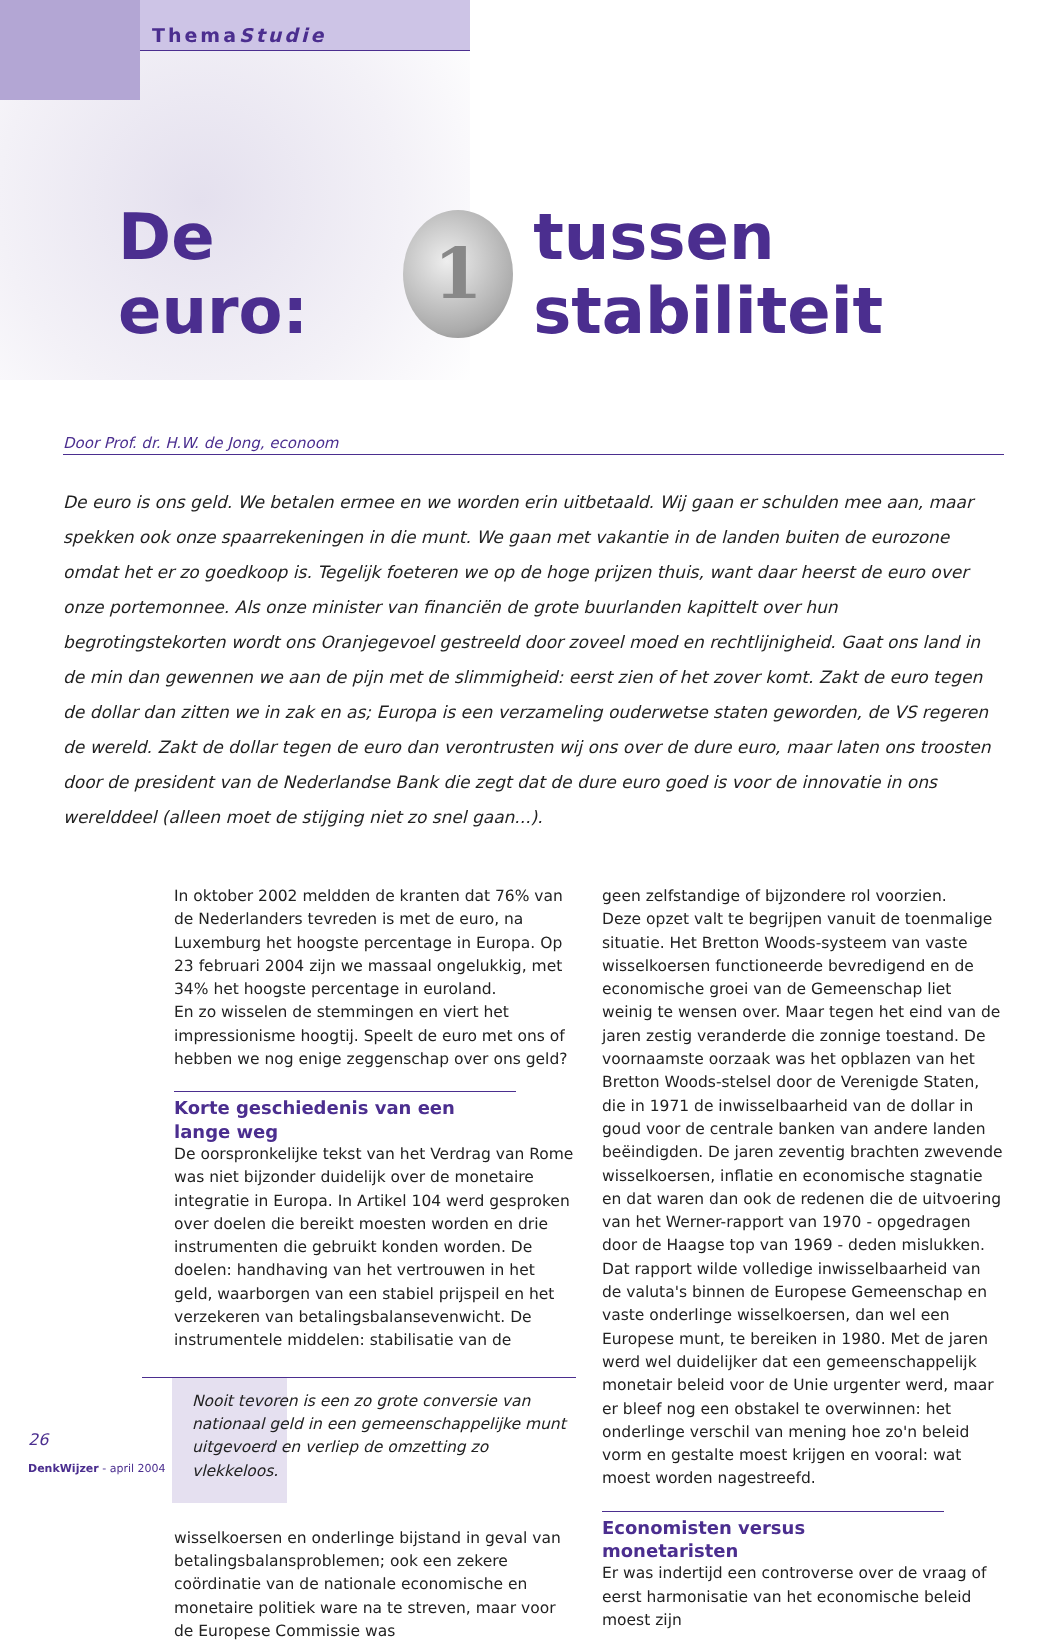ThemaStudie
De euro:
1
tussen stabiliteit
Door Prof. dr. H.W. de Jong, econoom
De euro is ons geld. We betalen ermee en we worden erin uitbetaald. Wij gaan er schulden mee aan, maar spekken ook onze spaarrekeningen in die munt. We gaan met vakantie in de landen buiten de eurozone omdat het er zo goedkoop is. Tegelijk foeteren we op de hoge prijzen thuis, want daar heerst de euro over onze portemonnee. Als onze minister van financiën de grote buurlanden kapittelt over hun begrotingstekorten wordt ons Oranjegevoel gestreeld door zoveel moed en rechtlijnigheid. Gaat ons land in de min dan gewennen we aan de pijn met de slimmigheid: eerst zien of het zover komt. Zakt de euro tegen de dollar dan zitten we in zak en as; Europa is een verzameling ouderwetse staten geworden, de VS regeren de wereld. Zakt de dollar tegen de euro dan verontrusten wij ons over de dure euro, maar laten ons troosten door de president van de Nederlandse Bank die zegt dat de dure euro goed is voor de innovatie in ons werelddeel (alleen moet de stijging niet zo snel gaan...).
In oktober 2002 meldden de kranten dat 76% van de Nederlanders tevreden is met de euro, na Luxemburg het hoogste percentage in Europa. Op 23 februari 2004 zijn we massaal ongelukkig, met 34% het hoogste percentage in euroland.
En zo wisselen de stemmingen en viert het impressionisme hoogtij. Speelt de euro met ons of hebben we nog enige zeggenschap over ons geld?
Korte geschiedenis van een lange weg
De oorspronkelijke tekst van het Verdrag van Rome was niet bijzonder duidelijk over de monetaire integratie in Europa. In Artikel 104 werd gesproken over doelen die bereikt moesten worden en drie instrumenten die gebruikt konden worden. De doelen: handhaving van het vertrouwen in het geld, waarborgen van een stabiel prijspeil en het verzekeren van betalingsbalansevenwicht. De instrumentele middelen: stabilisatie van de
Nooit tevoren is een zo grote conversie van nationaal geld in een gemeenschappelijke munt uitgevoerd en verliep de omzetting zo vlekkeloos.
wisselkoersen en onderlinge bijstand in geval van betalingsbalansproblemen; ook een zekere coördinatie van de nationale economische en monetaire politiek ware na te streven, maar voor de Europese Commissie was
geen zelfstandige of bijzondere rol voorzien.
Deze opzet valt te begrijpen vanuit de toenmalige situatie. Het Bretton Woods-systeem van vaste wisselkoersen functioneerde bevredigend en de economische groei van de Gemeenschap liet weinig te wensen over. Maar tegen het eind van de jaren zestig veranderde die zonnige toestand. De voornaamste oorzaak was het opblazen van het Bretton Woods-stelsel door de Verenigde Staten, die in 1971 de inwisselbaarheid van de dollar in goud voor de centrale banken van andere landen beëindigden. De jaren zeventig brachten zwevende wisselkoersen, inflatie en economische stagnatie en dat waren dan ook de redenen die de uitvoering van het Werner-rapport van 1970 - opgedragen door de Haagse top van 1969 - deden mislukken. Dat rapport wilde volledige inwisselbaarheid van de valuta's binnen de Europese Gemeenschap en vaste onderlinge wisselkoersen, dan wel een Europese munt, te bereiken in 1980. Met de jaren werd wel duidelijker dat een gemeenschappelijk monetair beleid voor de Unie urgenter werd, maar er bleef nog een obstakel te overwinnen: het onderlinge verschil van mening hoe zo'n beleid vorm en gestalte moest krijgen en vooral: wat moest worden nagestreefd.
Economisten versus monetaristen
Er was indertijd een controverse over de vraag of eerst harmonisatie van het economische beleid moest zijn
26
DenkWijzer - april 2004